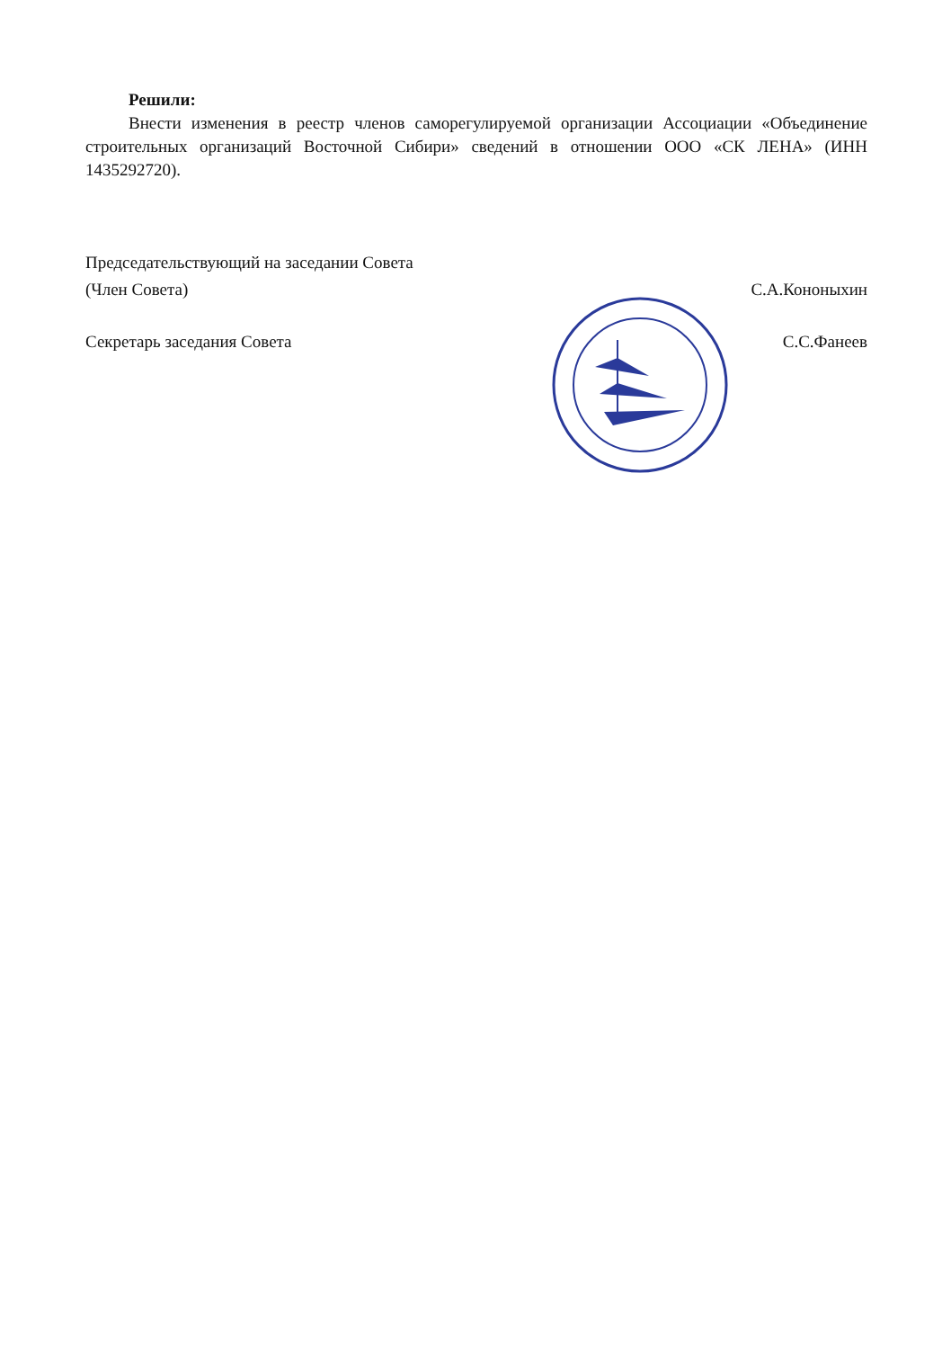Решили:
Внести изменения в реестр членов саморегулируемой организации Ассоциации «Объединение строительных организаций Восточной Сибири» сведений в отношении ООО «СК ЛЕНА» (ИНН 1435292720).
Председательствующий на заседании Совета
(Член Совета)
С.А.Кононыхин
Секретарь заседания Совета С.С.Фанеев